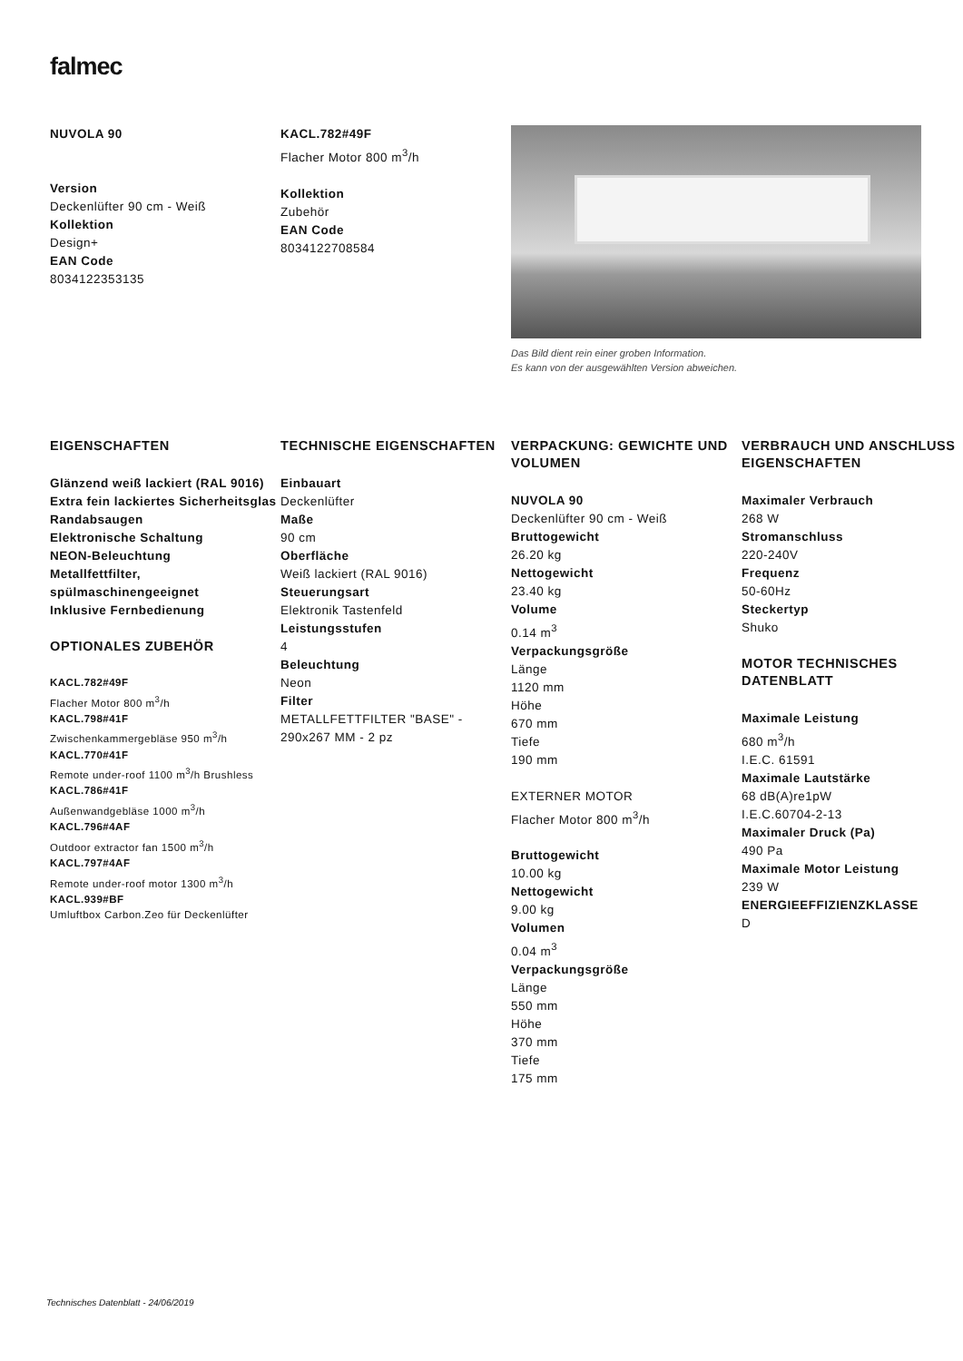falmec
NUVOLA 90
Version
Deckenlüfter 90 cm - Weiß
Kollektion
Design+
EAN Code
8034122353135
KACL.782#49F
Flacher Motor 800 m<sup>3</sup>/h
Kollektion
Zubehör
EAN Code
8034122708584
Das Bild dient rein einer groben Information.
Es kann von der ausgewählten Version abweichen.
EIGENSCHAFTEN
Glänzend weiß lackiert (RAL 9016)
Extra fein lackiertes Sicherheitsglas
Randabsaugen
Elektronische Schaltung
NEON-Beleuchtung
Metallfettfilter, spülmaschinengeeignet
Inklusive Fernbedienung
OPTIONALES ZUBEHÖR
KACL.782#49F
Flacher Motor 800 m<sup>3</sup>/h
KACL.798#41F
Zwischenkammergebläse 950 m<sup>3</sup>/h
KACL.770#41F
Remote under-roof 1100 m<sup>3</sup>/h Brushless
KACL.786#41F
Außenwandgebläse 1000 m<sup>3</sup>/h
KACL.796#4AF
Outdoor extractor fan 1500 m<sup>3</sup>/h
KACL.797#4AF
Remote under-roof motor 1300 m<sup>3</sup>/h
KACL.939#BF
Umluftbox Carbon.Zeo für Deckenlüfter
TECHNISCHE EIGENSCHAFTEN
Einbauart
Deckenlüfter
Maße
90 cm
Oberfläche
Weiß lackiert (RAL 9016)
Steuerungsart
Elektronik Tastenfeld
Leistungsstufen
4
Beleuchtung
Neon
Filter
METALLFETTFILTER "BASE" - 290x267 MM - 2 pz
VERPACKUNG: GEWICHTE UND VOLUMEN
NUVOLA 90
Deckenlüfter 90 cm - Weiß
Bruttogewicht
26.20 kg
Nettogewicht
23.40 kg
Volume
0.14 m<sup>3</sup>
Verpackungsgröße
Länge
1120 mm
Höhe
670 mm
Tiefe
190 mm
EXTERNER MOTOR
Flacher Motor 800 m<sup>3</sup>/h
Bruttogewicht
10.00 kg
Nettogewicht
9.00 kg
Volumen
0.04 m<sup>3</sup>
Verpackungsgröße
Länge
550 mm
Höhe
370 mm
Tiefe
175 mm
VERBRAUCH UND ANSCHLUSS EIGENSCHAFTEN
Maximaler Verbrauch
268 W
Stromanschluss
220-240V
Frequenz
50-60Hz
Steckertyp
Shuko
MOTOR TECHNISCHES DATENBLATT
Maximale Leistung
680 m<sup>3</sup>/h
I.E.C. 61591
Maximale Lautstärke
68 dB(A)re1pW
I.E.C.60704-2-13
Maximaler Druck (Pa)
490 Pa
Maximale Motor Leistung
239 W
ENERGIEEFFIZIENZKLASSE
D
Technisches Datenblatt - 24/06/2019